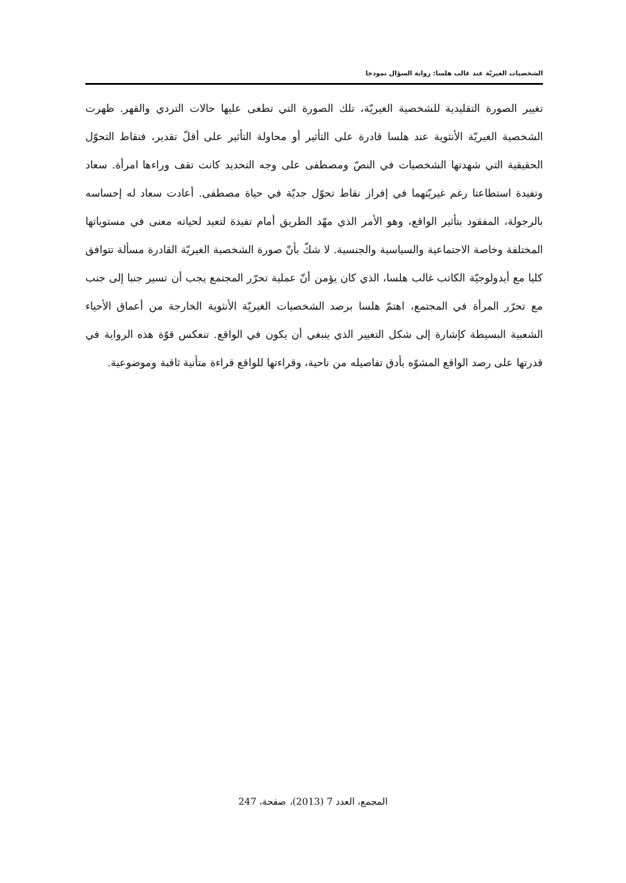الشخصيات الغيريّة عند غالب هلسا: رواية السؤال نموذجا
تغيير الصورة التقليدية للشخصية الغيريّة، تلك الصورة التي تطغى عليها حالات التردي والقهر. ظهرت الشخصية الغيريّة الأنثوية عند هلسا قادرة على التأثير أو محاولة التأثير على أقلّ تقدير، فنقاط التحوّل الحقيقية التي شهدتها الشخصيات في النصّ ومصطفى على وجه التحديد كانت تقف وراءها امرأة. سعاد وتفيدة استطاعتا رغم غيريّتهما في إفراز نقاط تحوّل جديّة في حياة مصطفى. أعادت سعاد له إحساسه بالرجولة، المفقود بتأثير الواقع، وهو الأمر الذي مهّد الطريق أمام تفيدة لتعيد لحياته معنى في مستوياتها المختلفة وخاصة الاجتماعية والسياسية والجنسية. لا شكّ بأنّ صورة الشخصية الغيريّة القادرة مسألة تتوافق كليا مع أيدولوجيّة الكاتب غالب هلسا، الذي كان يؤمن أنّ عملية تحرّر المجتمع يجب أن تسير جنبا إلى جنب مع تحرّر المرأة في المجتمع، اهتمّ هلسا برصد الشخصيات الغيريّة الأنثوية الخارجة من أعماق الأحياء الشعبية البسيطة كإشارة إلى شكل التغيير الذي ينبغي أن يكون في الواقع. تنعكس قوّة هذه الرواية في قدرتها على رصد الواقع المشوّه بأدق تفاصيله من ناحية، وقراءتها للواقع قراءة متأنية ثاقبة وموضوعية.
المجمع، العدد 7 (2013)، صفحة، 247